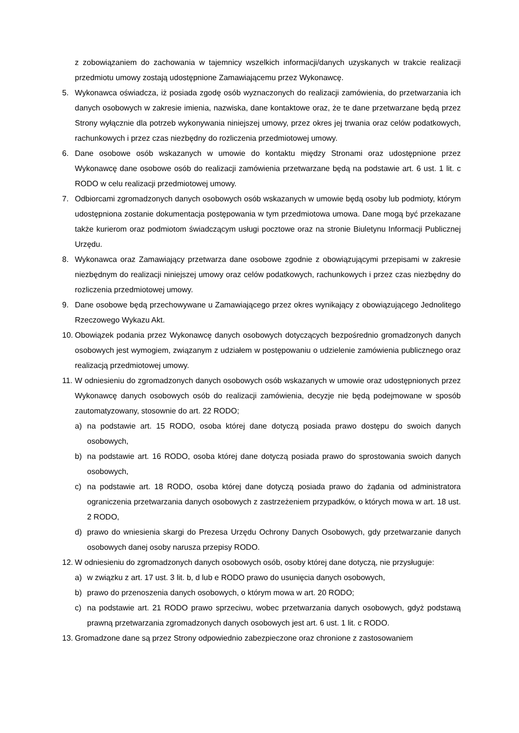z zobowiązaniem do zachowania w tajemnicy wszelkich informacji/danych uzyskanych w trakcie realizacji przedmiotu umowy zostają udostępnione Zamawiającemu przez Wykonawcę.
5. Wykonawca oświadcza, iż posiada zgodę osób wyznaczonych do realizacji zamówienia, do przetwarzania ich danych osobowych w zakresie imienia, nazwiska, dane kontaktowe oraz, że te dane przetwarzane będą przez Strony wyłącznie dla potrzeb wykonywania niniejszej umowy, przez okres jej trwania oraz celów podatkowych, rachunkowych i przez czas niezbędny do rozliczenia przedmiotowej umowy.
6. Dane osobowe osób wskazanych w umowie do kontaktu między Stronami oraz udostępnione przez Wykonawcę dane osobowe osób do realizacji zamówienia przetwarzane będą na podstawie art. 6 ust. 1 lit. c RODO w celu realizacji przedmiotowej umowy.
7. Odbiorcami zgromadzonych danych osobowych osób wskazanych w umowie będą osoby lub podmioty, którym udostępniona zostanie dokumentacja postępowania w tym przedmiotowa umowa. Dane mogą być przekazane także kurierom oraz podmiotom świadczącym usługi pocztowe oraz na stronie Biuletynu Informacji Publicznej Urzędu.
8. Wykonawca oraz Zamawiający przetwarza dane osobowe zgodnie z obowiązującymi przepisami w zakresie niezbędnym do realizacji niniejszej umowy oraz celów podatkowych, rachunkowych i przez czas niezbędny do rozliczenia przedmiotowej umowy.
9. Dane osobowe będą przechowywane u Zamawiającego przez okres wynikający z obowiązującego Jednolitego Rzeczowego Wykazu Akt.
10. Obowiązek podania przez Wykonawcę danych osobowych dotyczących bezpośrednio gromadzonych danych osobowych jest wymogiem, związanym z udziałem w postępowaniu o udzielenie zamówienia publicznego oraz realizacją przedmiotowej umowy.
11. W odniesieniu do zgromadzonych danych osobowych osób wskazanych w umowie oraz udostępnionych przez Wykonawcę danych osobowych osób do realizacji zamówienia, decyzje nie będą podejmowane w sposób zautomatyzowany, stosownie do art. 22 RODO;
a) na podstawie art. 15 RODO, osoba której dane dotyczą posiada prawo dostępu do swoich danych osobowych,
b) na podstawie art. 16 RODO, osoba której dane dotyczą posiada prawo do sprostowania swoich danych osobowych,
c) na podstawie art. 18 RODO, osoba której dane dotyczą posiada prawo do żądania od administratora ograniczenia przetwarzania danych osobowych z zastrzeżeniem przypadków, o których mowa w art. 18 ust. 2 RODO,
d) prawo do wniesienia skargi do Prezesa Urzędu Ochrony Danych Osobowych, gdy przetwarzanie danych osobowych danej osoby narusza przepisy RODO.
12. W odniesieniu do zgromadzonych danych osobowych osób, osoby której dane dotyczą, nie przysługuje:
a) w związku z art. 17 ust. 3 lit. b, d lub e RODO prawo do usunięcia danych osobowych,
b) prawo do przenoszenia danych osobowych, o którym mowa w art. 20 RODO;
c) na podstawie art. 21 RODO prawo sprzeciwu, wobec przetwarzania danych osobowych, gdyż podstawą prawną przetwarzania zgromadzonych danych osobowych jest art. 6 ust. 1 lit. c RODO.
13. Gromadzone dane są przez Strony odpowiednio zabezpieczone oraz chronione z zastosowaniem